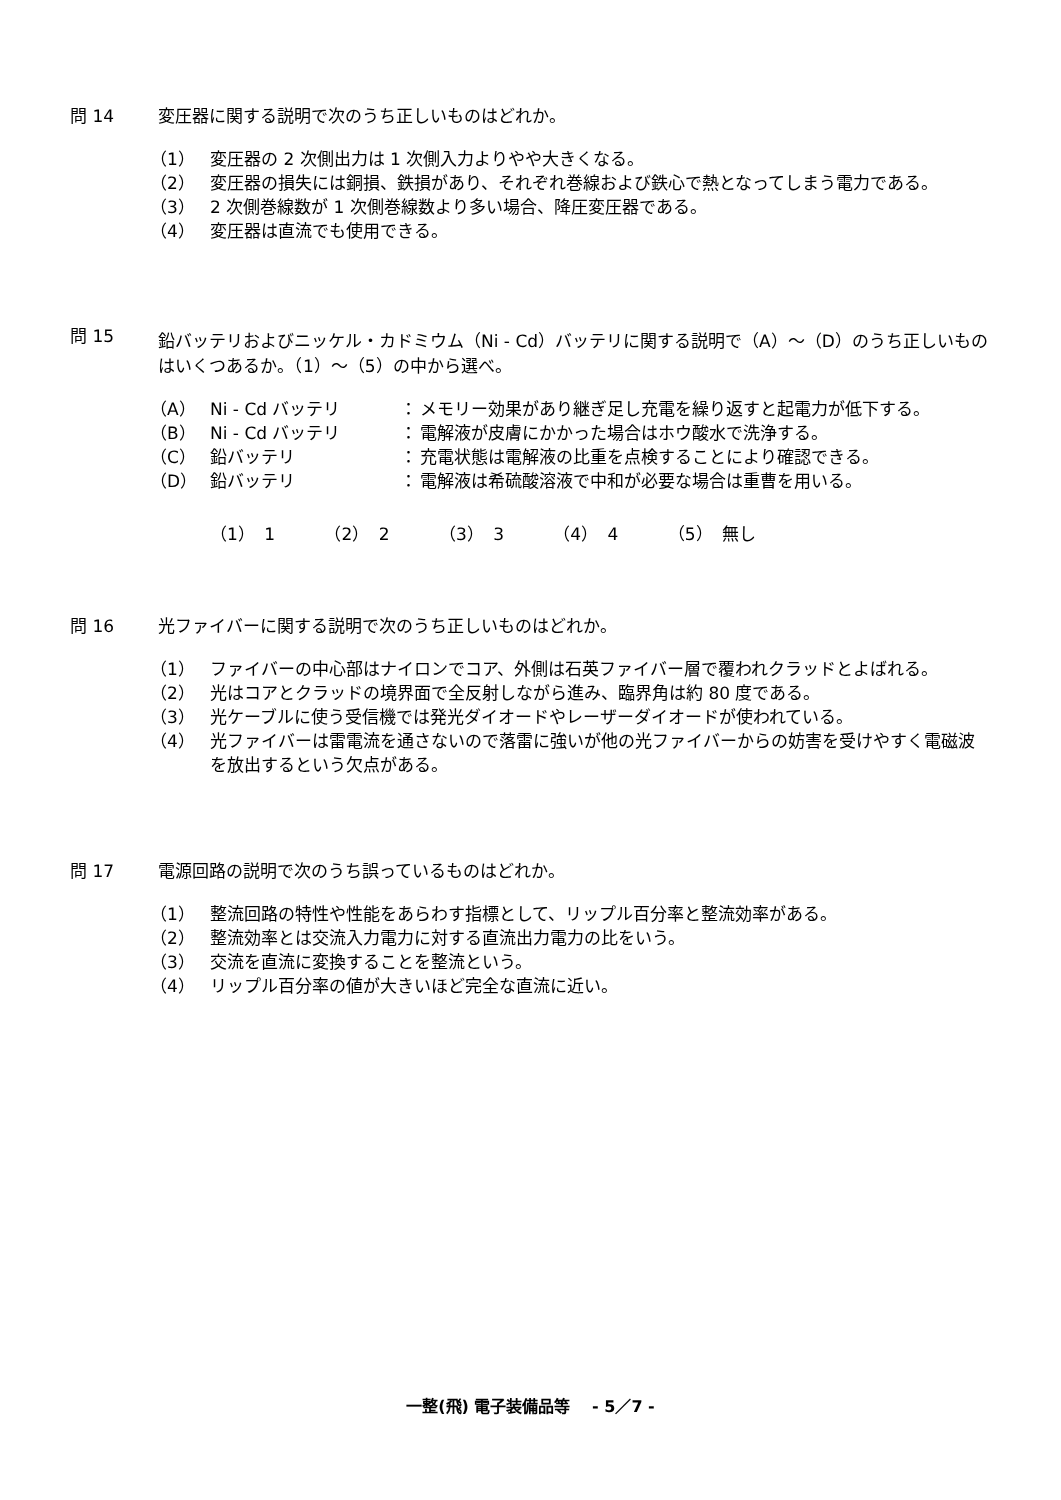問 14 変圧器に関する説明で次のうち正しいものはどれか。
（1） 変圧器の 2 次側出力は 1 次側入力よりやや大きくなる。
（2） 変圧器の損失には銅損、鉄損があり、それぞれ巻線および鉄心で熱となってしまう電力である。
（3） 2 次側巻線数が 1 次側巻線数より多い場合、降圧変圧器である。
（4） 変圧器は直流でも使用できる。
問 15 鉛バッテリおよびニッケル・カドミウム（Ni - Cd）バッテリに関する説明で（A）～（D）のうち正しいものはいくつあるか。（1）～（5）の中から選べ。
（A） Ni - Cd バッテリ ： メモリー効果があり継ぎ足し充電を繰り返すと起電力が低下する。
（B） Ni - Cd バッテリ ： 電解液が皮膚にかかった場合はホウ酸水で洗浄する。
（C） 鉛バッテリ ： 充電状態は電解液の比重を点検することにより確認できる。
（D） 鉛バッテリ ： 電解液は希硫酸溶液で中和が必要な場合は重曹を用いる。
（1） 1 （2） 2 （3） 3 （4） 4 （5） 無し
問 16 光ファイバーに関する説明で次のうち正しいものはどれか。
（1） ファイバーの中心部はナイロンでコア、外側は石英ファイバー層で覆われクラッドとよばれる。
（2） 光はコアとクラッドの境界面で全反射しながら進み、臨界角は約 80 度である。
（3） 光ケーブルに使う受信機では発光ダイオードやレーザーダイオードが使われている。
（4） 光ファイバーは雷電流を通さないので落雷に強いが他の光ファイバーからの妨害を受けやすく電磁波を放出するという欠点がある。
問 17 電源回路の説明で次のうち誤っているものはどれか。
（1） 整流回路の特性や性能をあらわす指標として、リップル百分率と整流効率がある。
（2） 整流効率とは交流入力電力に対する直流出力電力の比をいう。
（3） 交流を直流に変換することを整流という。
（4） リップル百分率の値が大きいほど完全な直流に近い。
一整(飛) 電子装備品等 　- 5／7 -